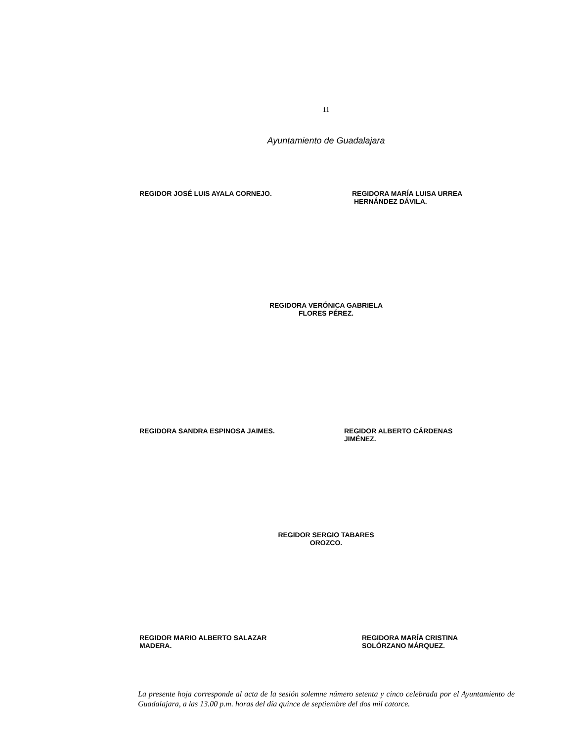11
Ayuntamiento de Guadalajara
REGIDOR JOSÉ LUIS AYALA CORNEJO. REGIDORA MARÍA LUISA URREA
HERNÁNDEZ DÁVILA.
REGIDORA VERÓNICA GABRIELA
FLORES PÉREZ.
REGIDORA SANDRA ESPINOSA JAIMES. REGIDOR ALBERTO CÁRDENAS
JIMÉNEZ.
REGIDOR SERGIO TABARES
OROZCO.
REGIDOR MARIO ALBERTO SALAZAR
MADERA.
REGIDORA MARÍA CRISTINA
SOLÓRZANO MÁRQUEZ.
La presente hoja corresponde al acta de la sesión solemne número setenta y cinco celebrada por el Ayuntamiento de Guadalajara, a las 13.00 p.m. horas del día quince de septiembre del dos mil catorce.